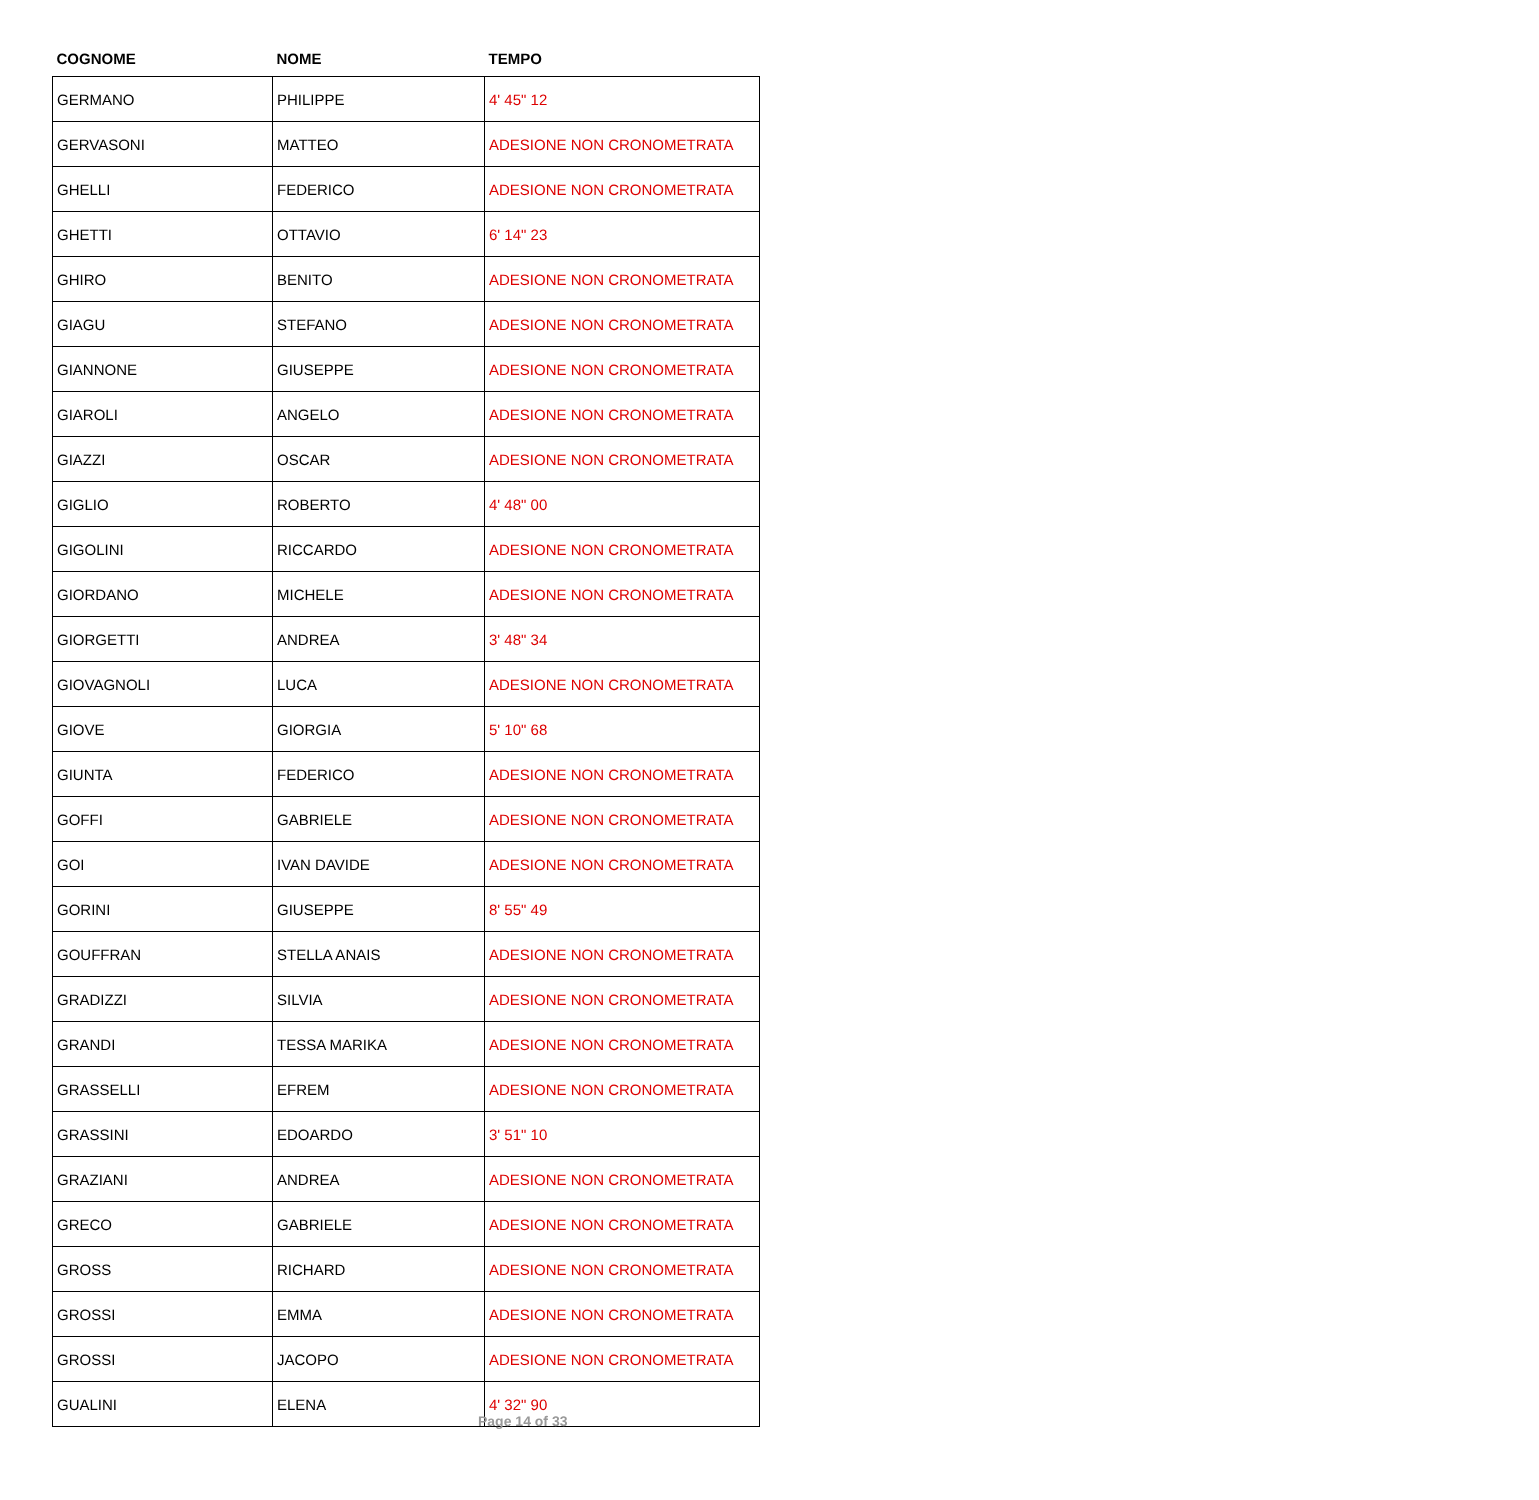| COGNOME | NOME | TEMPO |
| --- | --- | --- |
| GERMANO | PHILIPPE | 4' 45" 12 |
| GERVASONI | MATTEO | ADESIONE NON CRONOMETRATA |
| GHELLI | FEDERICO | ADESIONE NON CRONOMETRATA |
| GHETTI | OTTAVIO | 6' 14" 23 |
| GHIRO | BENITO | ADESIONE NON CRONOMETRATA |
| GIAGU | STEFANO | ADESIONE NON CRONOMETRATA |
| GIANNONE | GIUSEPPE | ADESIONE NON CRONOMETRATA |
| GIAROLI | ANGELO | ADESIONE NON CRONOMETRATA |
| GIAZZI | OSCAR | ADESIONE NON CRONOMETRATA |
| GIGLIO | ROBERTO | 4' 48" 00 |
| GIGOLINI | RICCARDO | ADESIONE NON CRONOMETRATA |
| GIORDANO | MICHELE | ADESIONE NON CRONOMETRATA |
| GIORGETTI | ANDREA | 3' 48" 34 |
| GIOVAGNOLI | LUCA | ADESIONE NON CRONOMETRATA |
| GIOVE | GIORGIA | 5' 10" 68 |
| GIUNTA | FEDERICO | ADESIONE NON CRONOMETRATA |
| GOFFI | GABRIELE | ADESIONE NON CRONOMETRATA |
| GOI | IVAN DAVIDE | ADESIONE NON CRONOMETRATA |
| GORINI | GIUSEPPE | 8' 55" 49 |
| GOUFFRAN | STELLA ANAIS | ADESIONE NON CRONOMETRATA |
| GRADIZZI | SILVIA | ADESIONE NON CRONOMETRATA |
| GRANDI | TESSA MARIKA | ADESIONE NON CRONOMETRATA |
| GRASSELLI | EFREM | ADESIONE NON CRONOMETRATA |
| GRASSINI | EDOARDO | 3' 51" 10 |
| GRAZIANI | ANDREA | ADESIONE NON CRONOMETRATA |
| GRECO | GABRIELE | ADESIONE NON CRONOMETRATA |
| GROSS | RICHARD | ADESIONE NON CRONOMETRATA |
| GROSSI | EMMA | ADESIONE NON CRONOMETRATA |
| GROSSI | JACOPO | ADESIONE NON CRONOMETRATA |
| GUALINI | ELENA | 4' 32" 90 |
Page 14 of 33